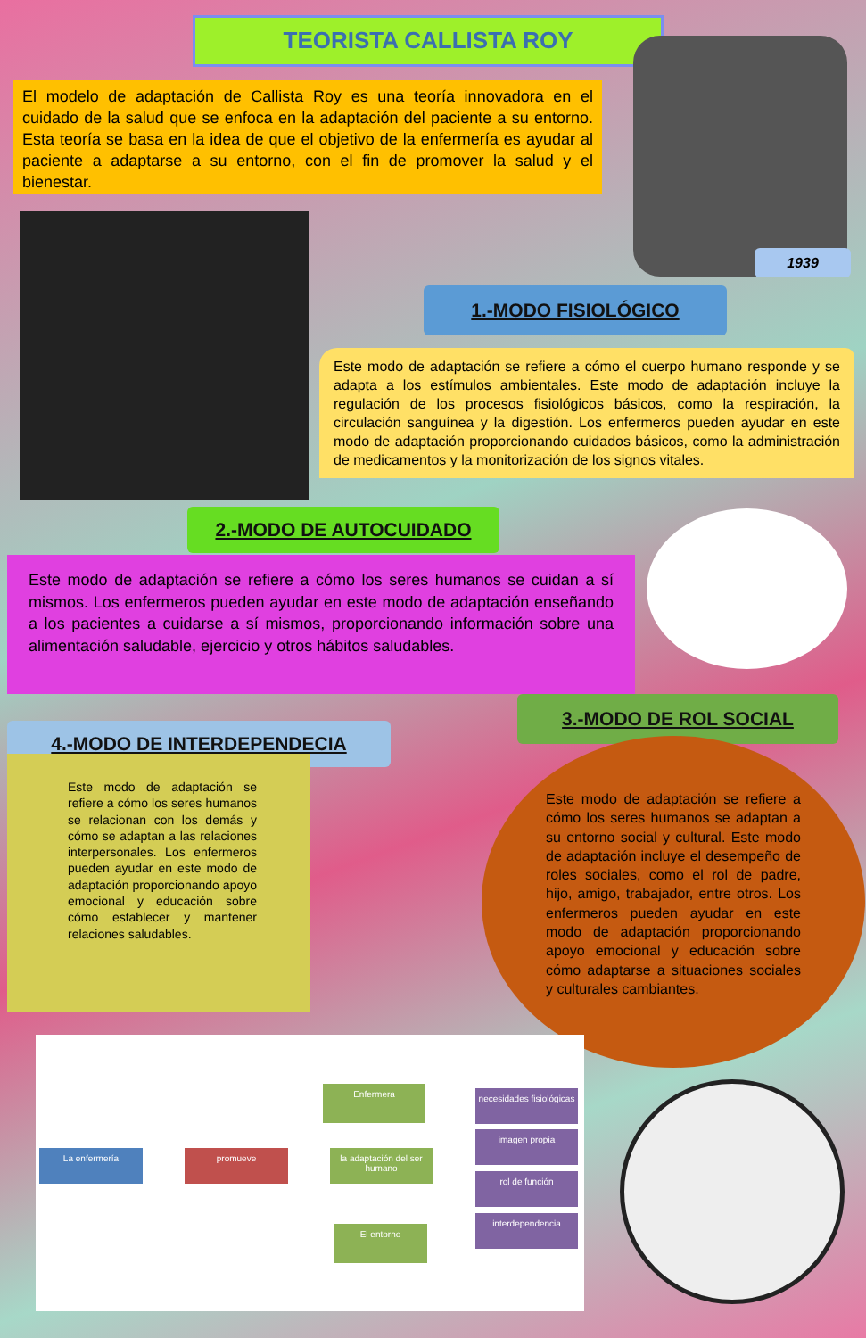TEORISTA CALLISTA ROY
El modelo de adaptación de Callista Roy es una teoría innovadora en el cuidado de la salud que se enfoca en la adaptación del paciente a su entorno. Esta teoría se basa en la idea de que el objetivo de la enfermería es ayudar al paciente a adaptarse a su entorno, con el fin de promover la salud y el bienestar.
1939
1.-MODO FISIOLÓGICO
Este modo de adaptación se refiere a cómo el cuerpo humano responde y se adapta a los estímulos ambientales. Este modo de adaptación incluye la regulación de los procesos fisiológicos básicos, como la respiración, la circulación sanguínea y la digestión. Los enfermeros pueden ayudar en este modo de adaptación proporcionando cuidados básicos, como la administración de medicamentos y la monitorización de los signos vitales.
2.-MODO DE AUTOCUIDADO
Este modo de adaptación se refiere a cómo los seres humanos se cuidan a sí mismos. Los enfermeros pueden ayudar en este modo de adaptación enseñando a los pacientes a cuidarse a sí mismos, proporcionando información sobre una alimentación saludable, ejercicio y otros hábitos saludables.
3.-MODO DE ROL SOCIAL
4.-MODO DE INTERDEPENDECIA
Este modo de adaptación se refiere a cómo los seres humanos se relacionan con los demás y cómo se adaptan a las relaciones interpersonales. Los enfermeros pueden ayudar en este modo de adaptación proporcionando apoyo emocional y educación sobre cómo establecer y mantener relaciones saludables.
Este modo de adaptación se refiere a cómo los seres humanos se adaptan a su entorno social y cultural. Este modo de adaptación incluye el desempeño de roles sociales, como el rol de padre, hijo, amigo, trabajador, entre otros. Los enfermeros pueden ayudar en este modo de adaptación proporcionando apoyo emocional y educación sobre cómo adaptarse a situaciones sociales y culturales cambiantes.
Enfermera
La enfermería promueve
la adaptación del ser humano
El entorno
necesidades fisiológicas
imagen propia
rol de función
interdependencia